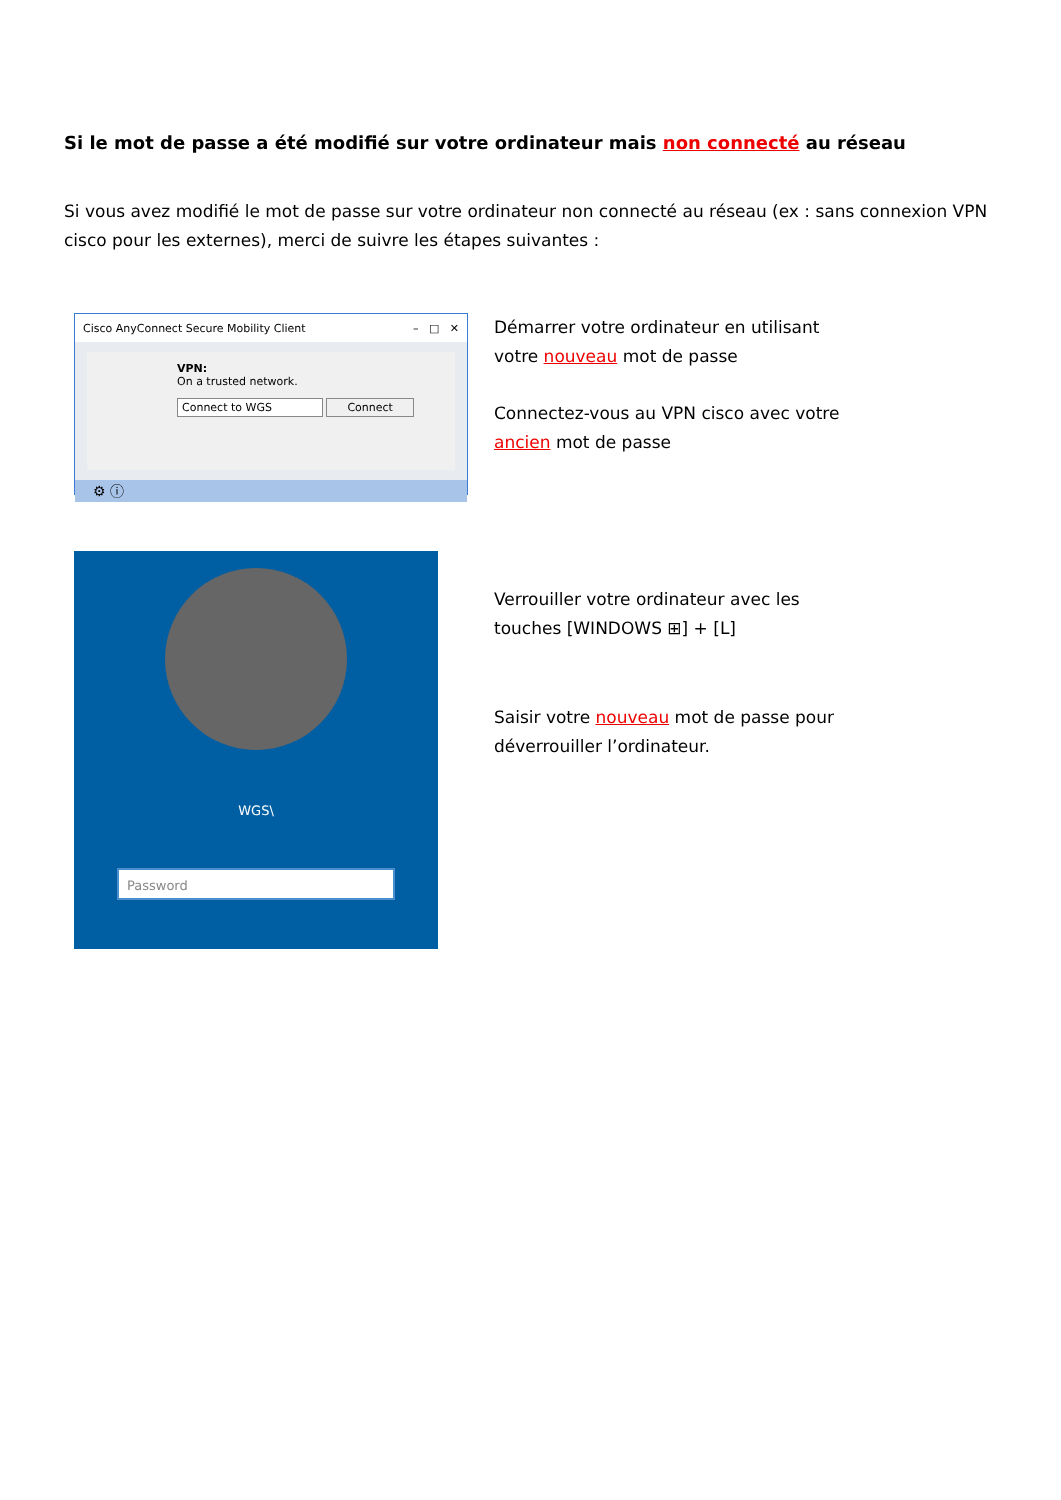Si le mot de passe a été modifié sur votre ordinateur mais non connecté au réseau
Si vous avez modifié le mot de passe sur votre ordinateur non connecté au réseau (ex : sans connexion VPN cisco pour les externes), merci de suivre les étapes suivantes :
Cisco AnyConnect Secure Mobility Client – □ ✕
VPN:
On a trusted network.
Connect to WGS Connect
⚙ ⓘ
WGS\
Password
Démarrer votre ordinateur en utilisant votre nouveau mot de passe
Connectez-vous au VPN cisco avec votre ancien mot de passe
Verrouiller votre ordinateur avec les touches [WINDOWS ⊞] + [L]
Saisir votre nouveau mot de passe pour déverrouiller l’ordinateur.